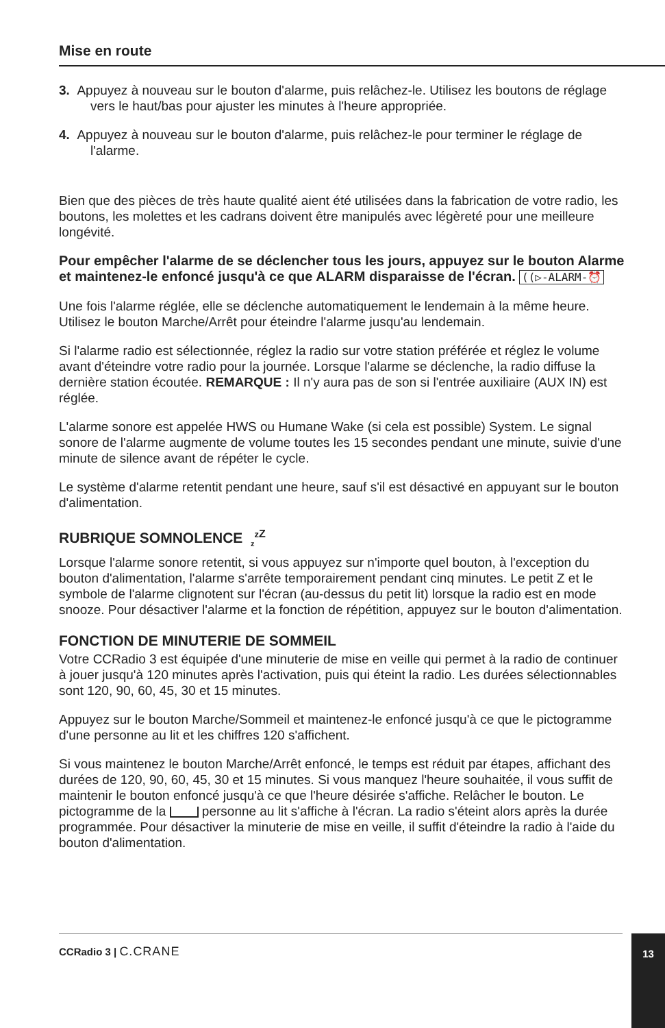Mise en route
3. Appuyez à nouveau sur le bouton d'alarme, puis relâchez-le. Utilisez les boutons de réglage vers le haut/bas pour ajuster les minutes à l'heure appropriée.
4. Appuyez à nouveau sur le bouton d'alarme, puis relâchez-le pour terminer le réglage de l'alarme.
Bien que des pièces de très haute qualité aient été utilisées dans la fabrication de votre radio, les boutons, les molettes et les cadrans doivent être manipulés avec légèreté pour une meilleure longévité.
Pour empêcher l'alarme de se déclencher tous les jours, appuyez sur le bouton Alarme et maintenez-le enfoncé jusqu'à ce que ALARM disparaisse de l'écran. ((▷-ALARM-⏰
Une fois l'alarme réglée, elle se déclenche automatiquement le lendemain à la même heure. Utilisez le bouton Marche/Arrêt pour éteindre l'alarme jusqu'au lendemain.
Si l'alarme radio est sélectionnée, réglez la radio sur votre station préférée et réglez le volume avant d'éteindre votre radio pour la journée. Lorsque l'alarme se déclenche, la radio diffuse la dernière station écoutée. REMARQUE : Il n'y aura pas de son si l'entrée auxiliaire (AUX IN) est réglée.
L'alarme sonore est appelée HWS ou Humane Wake (si cela est possible) System. Le signal sonore de l'alarme augmente de volume toutes les 15 secondes pendant une minute, suivie d'une minute de silence avant de répéter le cycle.
Le système d'alarme retentit pendant une heure, sauf s'il est désactivé en appuyant sur le bouton d'alimentation.
RUBRIQUE SOMNOLENCE <sub>z</sub><sup>z</sup><sup>Z</sup>
Lorsque l'alarme sonore retentit, si vous appuyez sur n'importe quel bouton, à l'exception du bouton d'alimentation, l'alarme s'arrête temporairement pendant cinq minutes. Le petit Z et le symbole de l'alarme clignotent sur l'écran (au-dessus du petit lit) lorsque la radio est en mode snooze. Pour désactiver l'alarme et la fonction de répétition, appuyez sur le bouton d'alimentation.
FONCTION DE MINUTERIE DE SOMMEIL
Votre CCRadio 3 est équipée d'une minuterie de mise en veille qui permet à la radio de continuer à jouer jusqu'à 120 minutes après l'activation, puis qui éteint la radio. Les durées sélectionnables sont 120, 90, 60, 45, 30 et 15 minutes.
Appuyez sur le bouton Marche/Sommeil et maintenez-le enfoncé jusqu'à ce que le pictogramme d'une personne au lit et les chiffres 120 s'affichent.
Si vous maintenez le bouton Marche/Arrêt enfoncé, le temps est réduit par étapes, affichant des durées de 120, 90, 60, 45, 30 et 15 minutes. Si vous manquez l'heure souhaitée, il vous suffit de maintenir le bouton enfoncé jusqu'à ce que l'heure désirée s'affiche. Relâcher le bouton. Le pictogramme de la personne au lit s'affiche à l'écran. La radio s'éteint alors après la durée programmée. Pour désactiver la minuterie de mise en veille, il suffit d'éteindre la radio à l'aide du bouton d'alimentation.
CCRadio 3 | C.CRANE 13